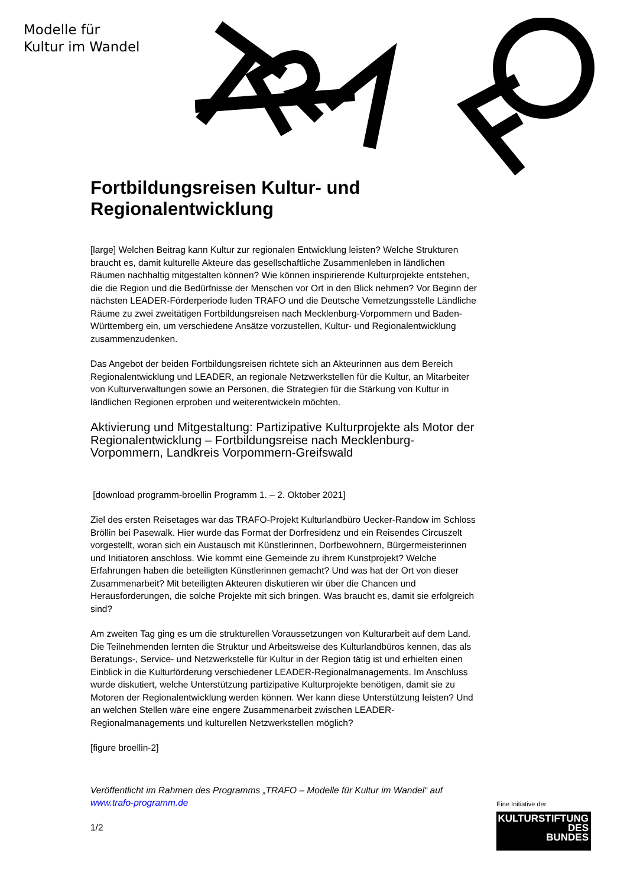Modelle für
Kultur im Wandel
Fortbildungsreisen Kultur- und Regionalentwicklung
[large] Welchen Beitrag kann Kultur zur regionalen Entwicklung leisten? Welche Strukturen braucht es, damit kulturelle Akteure das gesellschaftliche Zusammenleben in ländlichen Räumen nachhaltig mitgestalten können? Wie können inspirierende Kulturprojekte entstehen, die die Region und die Bedürfnisse der Menschen vor Ort in den Blick nehmen? Vor Beginn der nächsten LEADER-Förderperiode luden TRAFO und die Deutsche Vernetzungsstelle Ländliche Räume zu zwei zweitätigen Fortbildungsreisen nach Mecklenburg-Vorpommern und Baden-Württemberg ein, um verschiedene Ansätze vorzustellen, Kultur- und Regionalentwicklung zusammenzudenken.
Das Angebot der beiden Fortbildungsreisen richtete sich an Akteurinnen aus dem Bereich Regionalentwicklung und LEADER, an regionale Netzwerkstellen für die Kultur, an Mitarbeiter von Kulturverwaltungen sowie an Personen, die Strategien für die Stärkung von Kultur in ländlichen Regionen erproben und weiterentwickeln möchten.
Aktivierung und Mitgestaltung: Partizipative Kulturprojekte als Motor der Regionalentwicklung – Fortbildungsreise nach Mecklenburg-Vorpommern, Landkreis Vorpommern-Greifswald
[download programm-broellin Programm 1. – 2. Oktober 2021]
Ziel des ersten Reisetages war das TRAFO-Projekt Kulturlandbüro Uecker-Randow im Schloss Bröllin bei Pasewalk. Hier wurde das Format der Dorfresidenz und ein Reisendes Circuszelt vorgestellt, woran sich ein Austausch mit Künstlerinnen, Dorfbewohnern, Bürgermeisterinnen und Initiatoren anschloss. Wie kommt eine Gemeinde zu ihrem Kunstprojekt? Welche Erfahrungen haben die beteiligten Künstlerinnen gemacht? Und was hat der Ort von dieser Zusammenarbeit? Mit beteiligten Akteuren diskutieren wir über die Chancen und Herausforderungen, die solche Projekte mit sich bringen. Was braucht es, damit sie erfolgreich sind?
Am zweiten Tag ging es um die strukturellen Voraussetzungen von Kulturarbeit auf dem Land. Die Teilnehmenden lernten die Struktur und Arbeitsweise des Kulturlandbüros kennen, das als Beratungs-, Service- und Netzwerkstelle für Kultur in der Region tätig ist und erhielten einen Einblick in die Kulturförderung verschiedener LEADER-Regionalmanagements. Im Anschluss wurde diskutiert, welche Unterstützung partizipative Kulturprojekte benötigen, damit sie zu Motoren der Regionalentwicklung werden können. Wer kann diese Unterstützung leisten? Und an welchen Stellen wäre eine engere Zusammenarbeit zwischen LEADER-Regionalmanagements und kulturellen Netzwerkstellen möglich?
[figure broellin-2]
Veröffentlicht im Rahmen des Programms „TRAFO – Modelle für Kultur im Wandel“ auf www.trafo-programm.de
1/2
Eine Initiative der
KULTURSTIFTUNG
DES
BUNDES